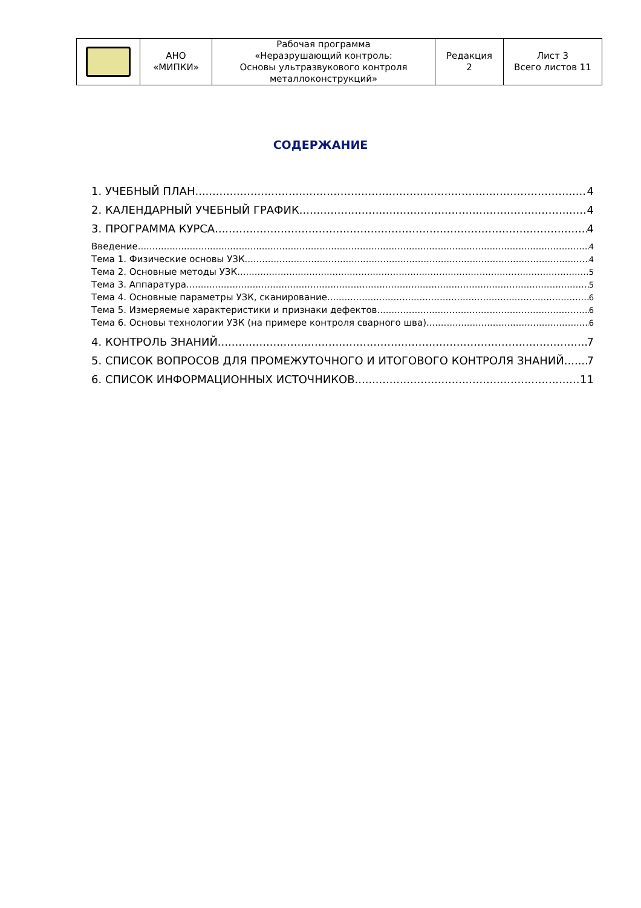| | АНО «МИПКИ» | Рабочая программа «Неразрушающий контроль: Основы ультразвукового контроля металлоконструкций» | Редакция 2 | Лист 3 Всего листов 11 |
СОДЕРЖАНИЕ
1. УЧЕБНЫЙ ПЛАН 4
2. КАЛЕНДАРНЫЙ УЧЕБНЫЙ ГРАФИК 4
3. ПРОГРАММА КУРСА 4
Введение 4
Тема 1. Физические основы УЗК 4
Тема 2. Основные методы УЗК 5
Тема 3. Аппаратура 5
Тема 4. Основные параметры УЗК, сканирование 6
Тема 5. Измеряемые характеристики и признаки дефектов 6
Тема 6. Основы технологии УЗК (на примере контроля сварного шва) 6
4. КОНТРОЛЬ ЗНАНИЙ 7
5. СПИСОК ВОПРОСОВ ДЛЯ ПРОМЕЖУТОЧНОГО И ИТОГОВОГО КОНТРОЛЯ ЗНАНИЙ 7
6. СПИСОК ИНФОРМАЦИОННЫХ ИСТОЧНИКОВ 11